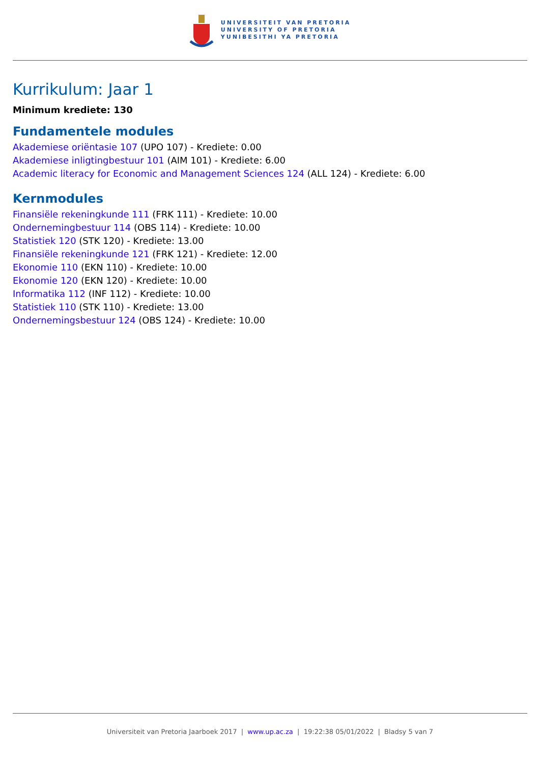UNIVERSITEIT VAN PRETORIA
UNIVERSITY OF PRETORIA
YUNIBESITHI YA PRETORIA
Kurrikulum: Jaar 1
Minimum krediete: 130
Fundamentele modules
Akademiese oriëntasie 107 (UPO 107) - Krediete: 0.00
Akademiese inligtingbestuur 101 (AIM 101) - Krediete: 6.00
Academic literacy for Economic and Management Sciences 124 (ALL 124) - Krediete: 6.00
Kernmodules
Finansiële rekeningkunde 111 (FRK 111) - Krediete: 10.00
Ondernemingbestuur 114 (OBS 114) - Krediete: 10.00
Statistiek 120 (STK 120) - Krediete: 13.00
Finansiële rekeningkunde 121 (FRK 121) - Krediete: 12.00
Ekonomie 110 (EKN 110) - Krediete: 10.00
Ekonomie 120 (EKN 120) - Krediete: 10.00
Informatika 112 (INF 112) - Krediete: 10.00
Statistiek 110 (STK 110) - Krediete: 13.00
Ondernemingsbestuur 124 (OBS 124) - Krediete: 10.00
Universiteit van Pretoria Jaarboek 2017 | www.up.ac.za | 19:22:38 05/01/2022 | Bladsy 5 van 7